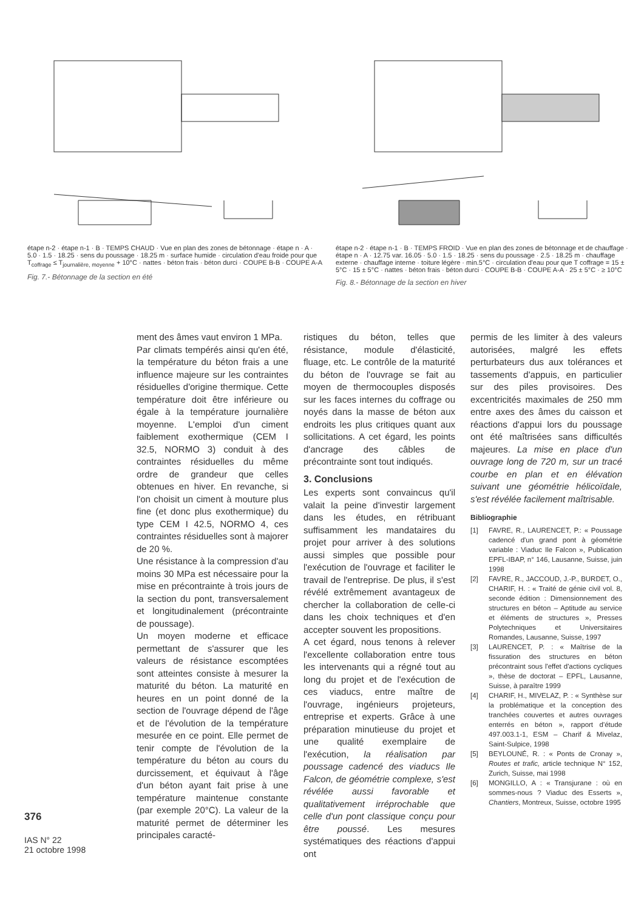étape n-2 · étape n-1 · B · TEMPS CHAUD · Vue en plan des zones de bétonnage · étape n · A · 5.0 · 1.5 · 18.25 · sens du poussage · 18.25 m · surface humide · circulation d'eau froide pour que T<sub>coffrage</sub> ≤ T<sub>journalière, moyenne</sub> + 10°C · nattes · béton frais · béton durci · COUPE B-B · COUPE A-A
Fig. 7.- Bétonnage de la section en été
étape n-2 · étape n-1 · B · TEMPS FROID · Vue en plan des zones de bétonnage et de chauffage · étape n · A · 12.75 var. 16.05 · 5.0 · 1.5 · 18.25 · sens du poussage · 2.5 · 18.25 m · chauffage externe · chauffage interne · toiture légère · min.5°C · circulation d'eau pour que T coffrage = 15 ± 5°C · 15 ± 5°C · nattes · béton frais · béton durci · COUPE B-B · COUPE A-A · 25 ± 5°C · ≥ 10°C
Fig. 8.- Bétonnage de la section en hiver
376
IAS N° 22
21 octobre 1998
ment des âmes vaut environ 1 MPa.
Par climats tempérés ainsi qu'en été, la température du béton frais a une influence majeure sur les contraintes résiduelles d'origine thermique. Cette température doit être inférieure ou égale à la température journalière moyenne. L'emploi d'un ciment faiblement exothermique (CEM I 32.5, NORMO 3) conduit à des contraintes résiduelles du même ordre de grandeur que celles obtenues en hiver. En revanche, si l'on choisit un ciment à mouture plus fine (et donc plus exothermique) du type CEM I 42.5, NORMO 4, ces contraintes résiduelles sont à majorer de 20 %.
Une résistance à la compression d'au moins 30 MPa est nécessaire pour la mise en précontrainte à trois jours de la section du pont, transversalement et longitudinalement (précontrainte de poussage).
Un moyen moderne et efficace permettant de s'assurer que les valeurs de résistance escomptées sont atteintes consiste à mesurer la maturité du béton. La maturité en heures en un point donné de la section de l'ouvrage dépend de l'âge et de l'évolution de la température mesurée en ce point. Elle permet de tenir compte de l'évolution de la température du béton au cours du durcissement, et équivaut à l'âge d'un béton ayant fait prise à une température maintenue constante (par exemple 20°C). La valeur de la maturité permet de déterminer les principales caracté-
ristiques du béton, telles que résistance, module d'élasticité, fluage, etc. Le contrôle de la maturité du béton de l'ouvrage se fait au moyen de thermocouples disposés sur les faces internes du coffrage ou noyés dans la masse de béton aux endroits les plus critiques quant aux sollicitations. A cet égard, les points d'ancrage des câbles de précontrainte sont tout indiqués.
3. Conclusions
Les experts sont convaincus qu'il valait la peine d'investir largement dans les études, en rétribuant suffisamment les mandataires du projet pour arriver à des solutions aussi simples que possible pour l'exécution de l'ouvrage et faciliter le travail de l'entreprise. De plus, il s'est révélé extrêmement avantageux de chercher la collaboration de celle-ci dans les choix techniques et d'en accepter souvent les propositions.
A cet égard, nous tenons à relever l'excellente collaboration entre tous les intervenants qui a régné tout au long du projet et de l'exécution de ces viaducs, entre maître de l'ouvrage, ingénieurs projeteurs, entreprise et experts. Grâce à une préparation minutieuse du projet et une qualité exemplaire de l'exécution, la réalisation par poussage cadencé des viaducs Ile Falcon, de géométrie complexe, s'est révélée aussi favorable et qualitativement irréprochable que celle d'un pont classique conçu pour être poussé. Les mesures systématiques des réactions d'appui ont
permis de les limiter à des valeurs autorisées, malgré les effets perturbateurs dus aux tolérances et tassements d'appuis, en particulier sur des piles provisoires. Des excentricités maximales de 250 mm entre axes des âmes du caisson et réactions d'appui lors du poussage ont été maîtrisées sans difficultés majeures. La mise en place d'un ouvrage long de 720 m, sur un tracé courbe en plan et en élévation suivant une géométrie hélicoïdale, s'est révélée facilement maîtrisable.
Bibliographie
[1] FAVRE, R., LAURENCET, P.: « Poussage cadencé d'un grand pont à géométrie variable : Viaduc Ile Falcon », Publication EPFL-IBAP, n° 146, Lausanne, Suisse, juin 1998
[2] FAVRE, R., JACCOUD, J.-P., BURDET, O., CHARIF, H. : « Traité de génie civil vol. 8, seconde édition : Dimensionnement des structures en béton – Aptitude au service et éléments de structures », Presses Polytechniques et Universitaires Romandes, Lausanne, Suisse, 1997
[3] LAURENCET, P. : « Maîtrise de la fissuration des structures en béton précontraint sous l'effet d'actions cycliques », thèse de doctorat – EPFL, Lausanne, Suisse, à paraître 1999
[4] CHARIF, H., MIVELAZ, P. : « Synthèse sur la problématique et la conception des tranchées couvertes et autres ouvrages enterrés en béton », rapport d'étude 497.003.1-1, ESM – Charif & Mivelaz, Saint-Sulpice, 1998
[5] BEYLOUNÉ, R. : « Ponts de Cronay », Routes et trafic, article technique N° 152, Zurich, Suisse, mai 1998
[6] MONGILLO, A : « Transjurane : où en sommes-nous ? Viaduc des Esserts », Chantiers, Montreux, Suisse, octobre 1995